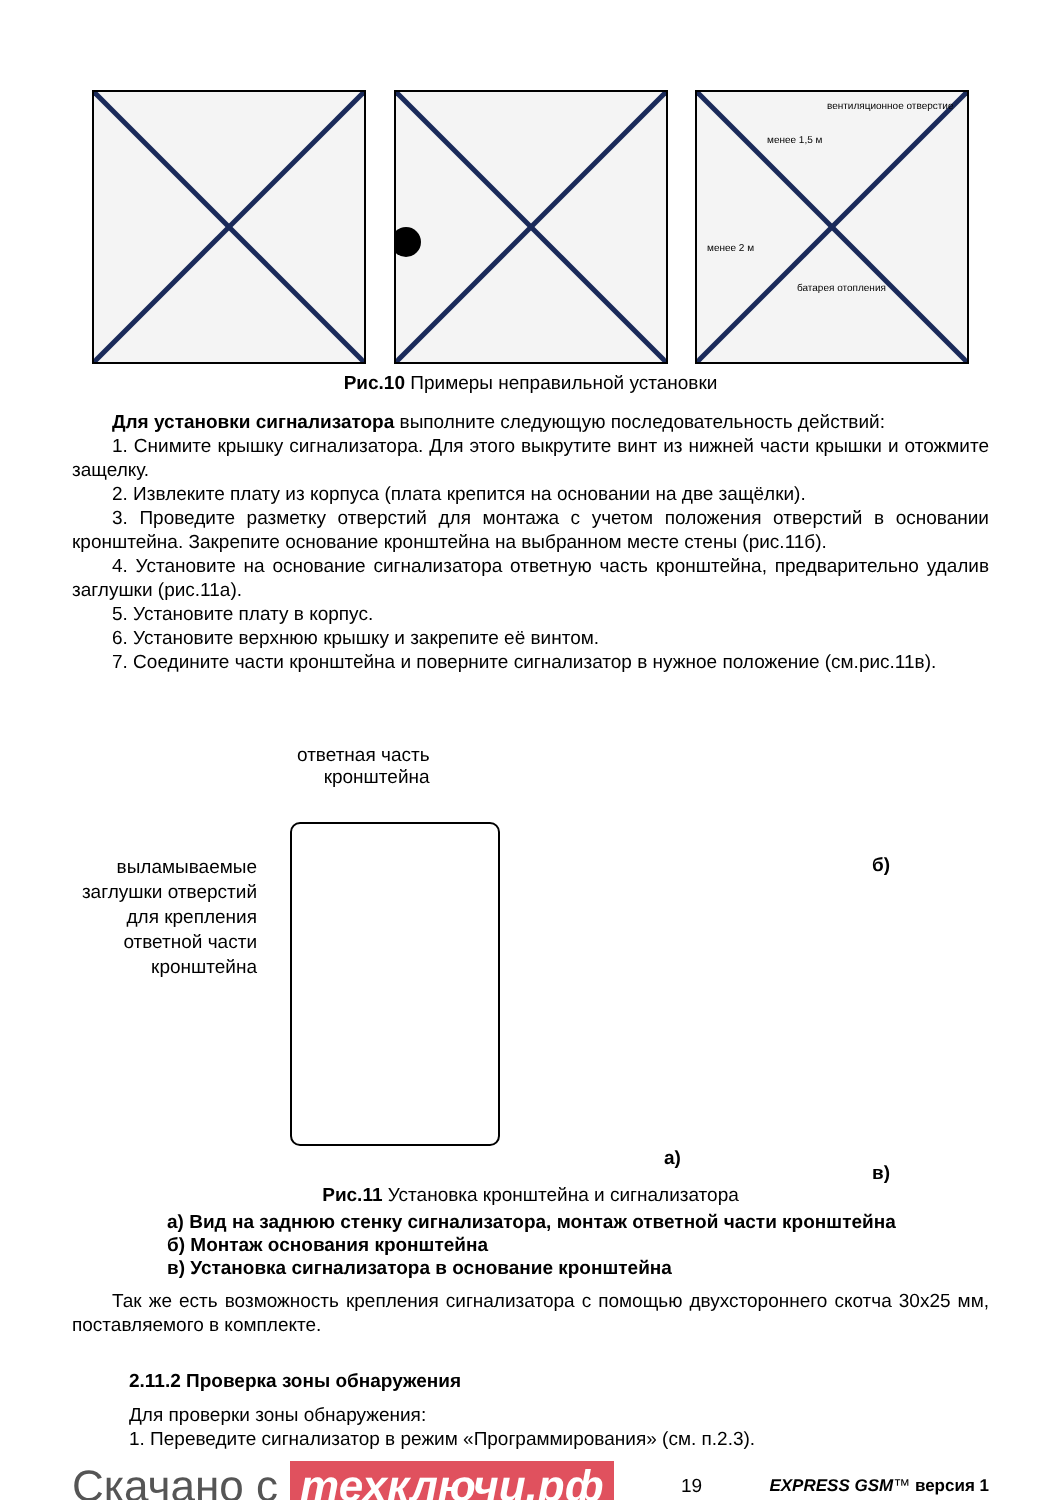вентиляционное отверстие
менее 1,5 м
менее 2 м
батарея отопления
Рис.10 Примеры неправильной установки
Для установки сигнализатора выполните следующую последовательность действий:
1. Снимите крышку сигнализатора. Для этого выкрутите винт из нижней части крышки и отожмите защелку.
2. Извлеките плату из корпуса (плата крепится на основании на две защёлки).
3. Проведите разметку отверстий для монтажа с учетом положения отверстий в основании кронштейна. Закрепите основание кронштейна на выбранном месте стены (рис.11б).
4. Установите на основание сигнализатора ответную часть кронштейна, предварительно удалив заглушки (рис.11а).
5. Установите плату в корпус.
6. Установите верхнюю крышку и закрепите её винтом.
7. Соедините части кронштейна и поверните сигнализатор в нужное положение (см.рис.11в).
ответная часть
кронштейна
выламываемые заглушки отверстий для крепления ответной части кронштейна
а)
б)
в)
Рис.11 Установка кронштейна и сигнализатора
а) Вид на заднюю стенку сигнализатора, монтаж ответной части кронштейна
б) Монтаж основания кронштейна
в) Установка сигнализатора в основание кронштейна
Так же есть возможность крепления сигнализатора с помощью двухстороннего скотча 30x25 мм, поставляемого в комплекте.
2.11.2 Проверка зоны обнаружения
Для проверки зоны обнаружения:
1. Переведите сигнализатор в режим «Программирования» (см. п.2.3).
Скачано с техключи.рф
19 EXPRESS GSM™ версия 1